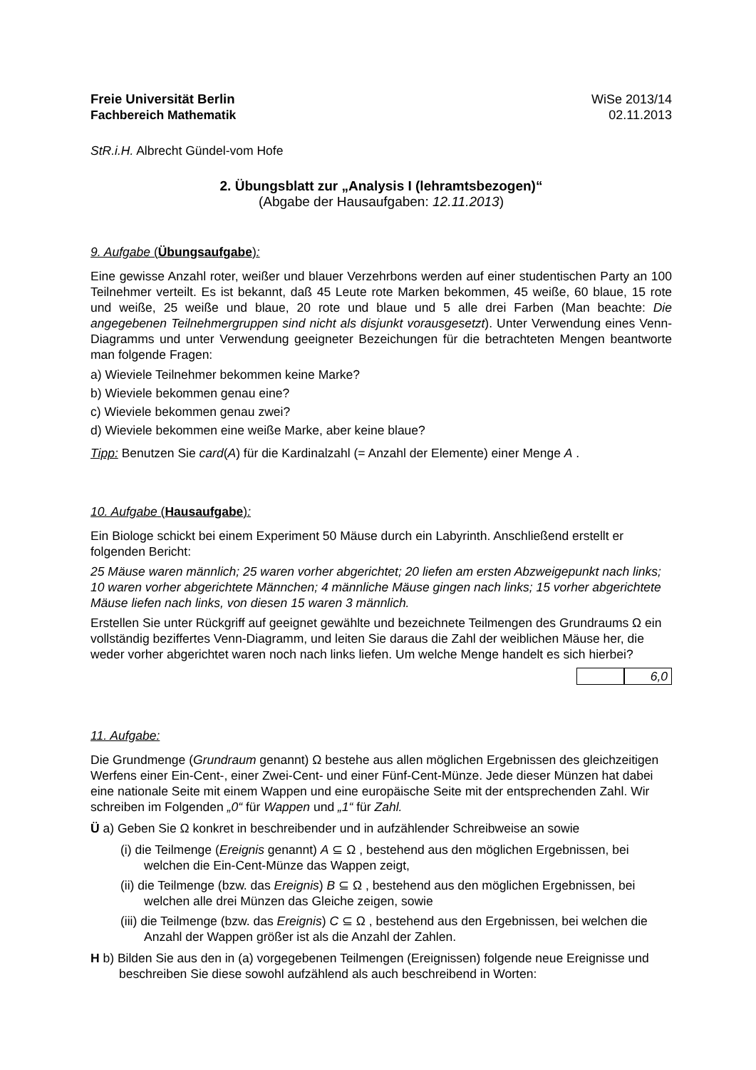Freie Universität Berlin
Fachbereich Mathematik
WiSe 2013/14
02.11.2013
StR.i.H. Albrecht Gündel-vom Hofe
2. Übungsblatt zur „Analysis I (lehramtsbezogen)“
(Abgabe der Hausaufgaben: 12.11.2013)
9. Aufgabe (Übungsaufgabe):
Eine gewisse Anzahl roter, weißer und blauer Verzehrbons werden auf einer studentischen Party an 100 Teilnehmer verteilt. Es ist bekannt, daß 45 Leute rote Marken bekommen, 45 weiße, 60 blaue, 15 rote und weiße, 25 weiße und blaue, 20 rote und blaue und 5 alle drei Farben (Man beachte: Die angegebenen Teilnehmergruppen sind nicht als disjunkt vorausgesetzt). Unter Verwendung eines Venn-Diagramms und unter Verwendung geeigneter Bezeichungen für die betrachteten Mengen beantworte man folgende Fragen:
a) Wieviele Teilnehmer bekommen keine Marke?
b) Wieviele bekommen genau eine?
c) Wieviele bekommen genau zwei?
d) Wieviele bekommen eine weiße Marke, aber keine blaue?
Tipp: Benutzen Sie card(A) für die Kardinalzahl (= Anzahl der Elemente) einer Menge A .
10. Aufgabe (Hausaufgabe):
Ein Biologe schickt bei einem Experiment 50 Mäuse durch ein Labyrinth. Anschließend erstellt er folgenden Bericht:
25 Mäuse waren männlich; 25 waren vorher abgerichtet; 20 liefen am ersten Abzweigepunkt nach links; 10 waren vorher abgerichtete Männchen; 4 männliche Mäuse gingen nach links; 15 vorher abgerichtete Mäuse liefen nach links, von diesen 15 waren 3 männlich.
Erstellen Sie unter Rückgriff auf geeignet gewählte und bezeichnete Teilmengen des Grundraums Ω ein vollständig beziffertes Venn-Diagramm, und leiten Sie daraus die Zahl der weiblichen Mäuse her, die weder vorher abgerichtet waren noch nach links liefen. Um welche Menge handelt es sich hierbei?
6,0
11. Aufgabe:
Die Grundmenge (Grundraum genannt) Ω bestehe aus allen möglichen Ergebnissen des gleichzeitigen Werfens einer Ein-Cent-, einer Zwei-Cent- und einer Fünf-Cent-Münze. Jede dieser Münzen hat dabei eine nationale Seite mit einem Wappen und eine europäische Seite mit der entsprechenden Zahl. Wir schreiben im Folgenden „0“ für Wappen und „1“ für Zahl.
Ü a) Geben Sie Ω konkret in beschreibender und in aufzählender Schreibweise an sowie
(i) die Teilmenge (Ereignis genannt) A ⊆ Ω , bestehend aus den möglichen Ergebnissen, bei welchen die Ein-Cent-Münze das Wappen zeigt,
(ii) die Teilmenge (bzw. das Ereignis) B ⊆ Ω , bestehend aus den möglichen Ergebnissen, bei welchen alle drei Münzen das Gleiche zeigen, sowie
(iii) die Teilmenge (bzw. das Ereignis) C ⊆ Ω , bestehend aus den Ergebnissen, bei welchen die Anzahl der Wappen größer ist als die Anzahl der Zahlen.
H b) Bilden Sie aus den in (a) vorgegebenen Teilmengen (Ereignissen) folgende neue Ereignisse und beschreiben Sie diese sowohl aufzählend als auch beschreibend in Worten: